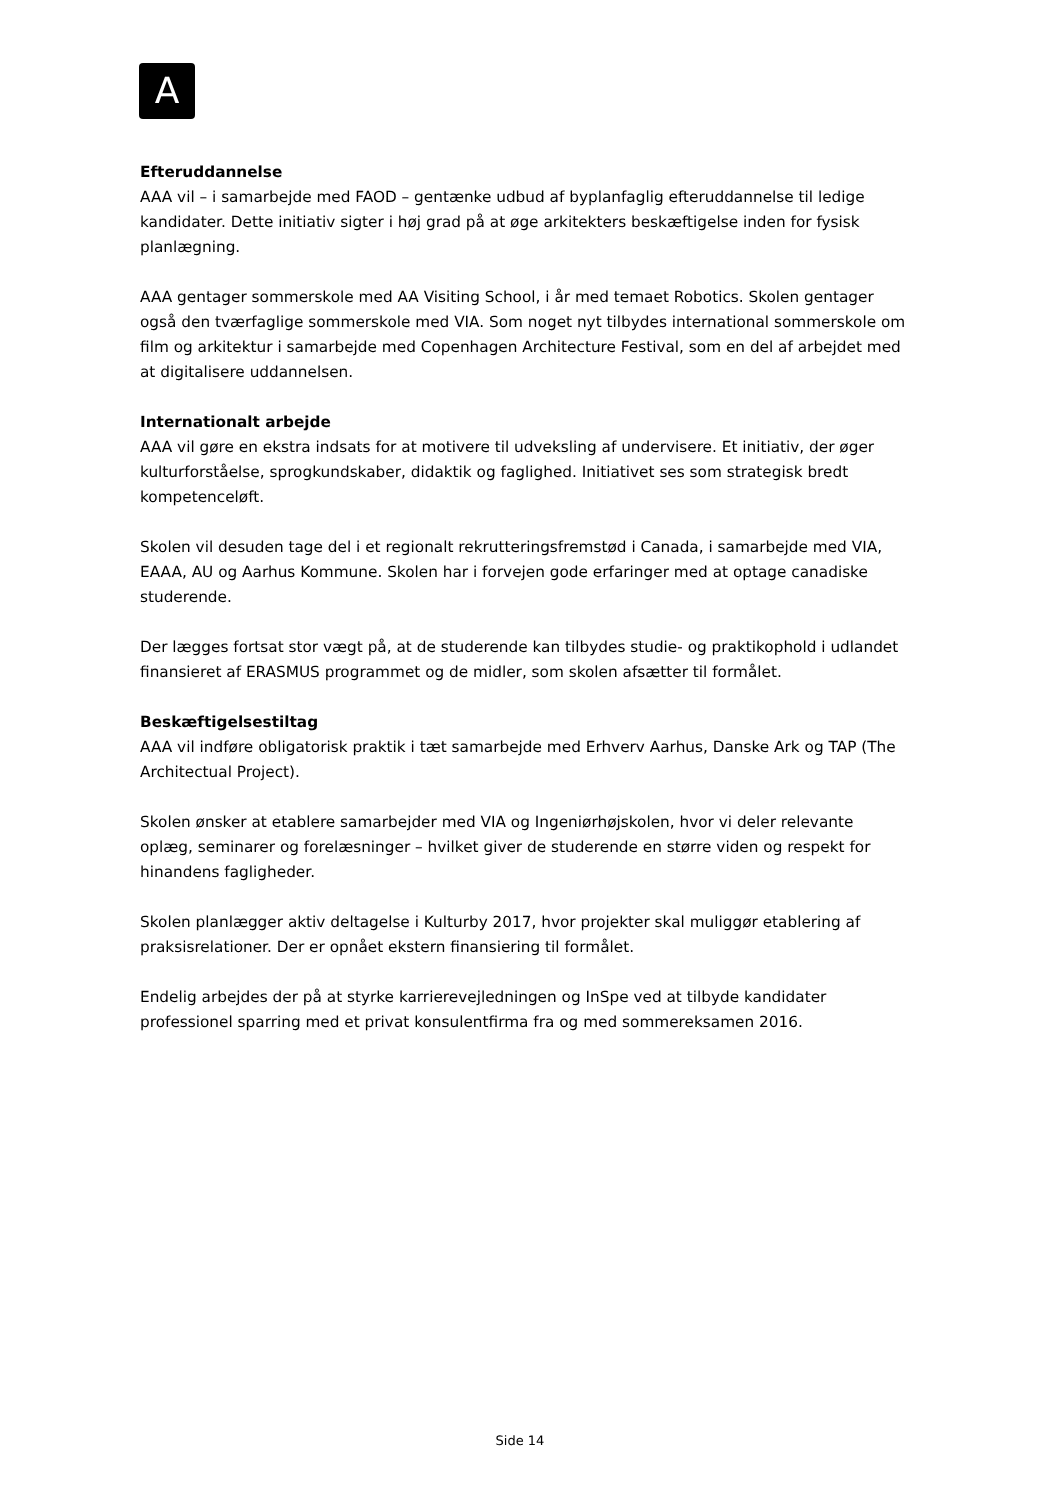A
Efteruddannelse
AAA vil – i samarbejde med FAOD – gentænke udbud af byplanfaglig efteruddannelse til ledige kandidater. Dette initiativ sigter i høj grad på at øge arkitekters beskæftigelse inden for fysisk planlægning.
AAA gentager sommerskole med AA Visiting School, i år med temaet Robotics. Skolen gentager også den tværfaglige sommerskole med VIA. Som noget nyt tilbydes international sommerskole om film og arkitektur i samarbejde med Copenhagen Architecture Festival, som en del af arbejdet med at digitalisere uddannelsen.
Internationalt arbejde
AAA vil gøre en ekstra indsats for at motivere til udveksling af undervisere. Et initiativ, der øger kulturforståelse, sprogkundskaber, didaktik og faglighed. Initiativet ses som strategisk bredt kompetenceløft.
Skolen vil desuden tage del i et regionalt rekrutteringsfremstød i Canada, i samarbejde med VIA, EAAA, AU og Aarhus Kommune. Skolen har i forvejen gode erfaringer med at optage canadiske studerende.
Der lægges fortsat stor vægt på, at de studerende kan tilbydes studie- og praktikophold i udlandet finansieret af ERASMUS programmet og de midler, som skolen afsætter til formålet.
Beskæftigelsestiltag
AAA vil indføre obligatorisk praktik i tæt samarbejde med Erhverv Aarhus, Danske Ark og TAP (The Architectual Project).
Skolen ønsker at etablere samarbejder med VIA og Ingeniørhøjskolen, hvor vi deler relevante oplæg, seminarer og forelæsninger – hvilket giver de studerende en større viden og respekt for hinandens fagligheder.
Skolen planlægger aktiv deltagelse i Kulturby 2017, hvor projekter skal muliggør etablering af praksisrelationer. Der er opnået ekstern finansiering til formålet.
Endelig arbejdes der på at styrke karrierevejledningen og InSpe ved at tilbyde kandidater professionel sparring med et privat konsulentfirma fra og med sommereksamen 2016.
Side 14